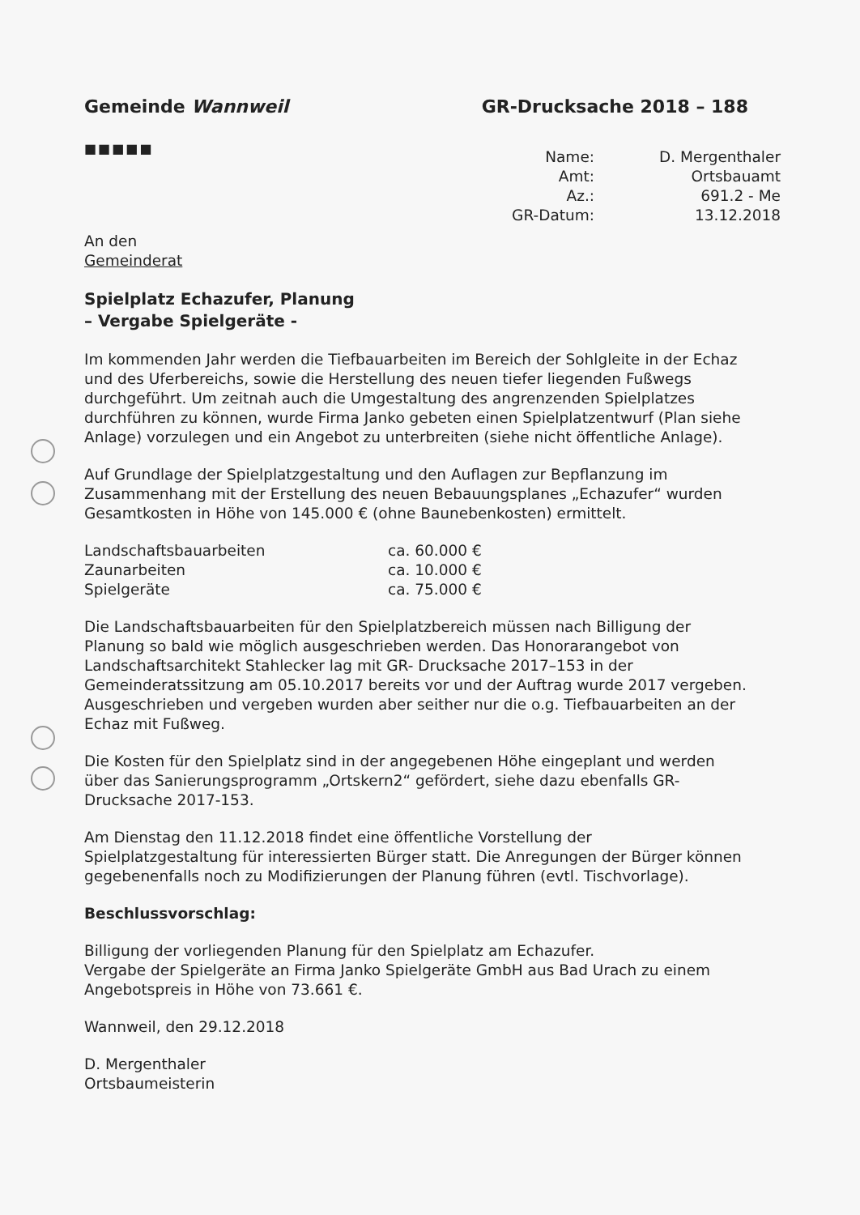Gemeinde Wannweil GR-Drucksache 2018 – 188
■■■■■
Name:
D. Mergenthaler
Amt:
Ortsbauamt
Az.:
691.2 - Me
GR-Datum:
13.12.2018
An den
Gemeinderat
Spielplatz Echazufer, Planung
– Vergabe Spielgeräte -
Im kommenden Jahr werden die Tiefbauarbeiten im Bereich der Sohlgleite in der Echaz und des Uferbereichs, sowie die Herstellung des neuen tiefer liegenden Fußwegs durchgeführt. Um zeitnah auch die Umgestaltung des angrenzenden Spielplatzes durchführen zu können, wurde Firma Janko gebeten einen Spielplatzentwurf (Plan siehe Anlage) vorzulegen und ein Angebot zu unterbreiten (siehe nicht öffentliche Anlage).
Auf Grundlage der Spielplatzgestaltung und den Auflagen zur Bepflanzung im Zusammenhang mit der Erstellung des neuen Bebauungsplanes „Echazufer“ wurden Gesamtkosten in Höhe von 145.000 € (ohne Baunebenkosten) ermittelt.
Landschaftsbauarbeiten
ca. 60.000 €
Zaunarbeiten
ca. 10.000 €
Spielgeräte
ca. 75.000 €
Die Landschaftsbauarbeiten für den Spielplatzbereich müssen nach Billigung der Planung so bald wie möglich ausgeschrieben werden. Das Honorarangebot von Landschaftsarchitekt Stahlecker lag mit GR- Drucksache 2017–153 in der Gemeinderatssitzung am 05.10.2017 bereits vor und der Auftrag wurde 2017 vergeben. Ausgeschrieben und vergeben wurden aber seither nur die o.g. Tiefbauarbeiten an der Echaz mit Fußweg.
Die Kosten für den Spielplatz sind in der angegebenen Höhe eingeplant und werden über das Sanierungsprogramm „Ortskern2“ gefördert, siehe dazu ebenfalls GR-Drucksache 2017-153.
Am Dienstag den 11.12.2018 findet eine öffentliche Vorstellung der Spielplatzgestaltung für interessierten Bürger statt. Die Anregungen der Bürger können gegebenenfalls noch zu Modifizierungen der Planung führen (evtl. Tischvorlage).
Beschlussvorschlag:
Billigung der vorliegenden Planung für den Spielplatz am Echazufer.
Vergabe der Spielgeräte an Firma Janko Spielgeräte GmbH aus Bad Urach zu einem Angebotspreis in Höhe von 73.661 €.
Wannweil, den 29.12.2018
D. Mergenthaler
Ortsbaumeisterin